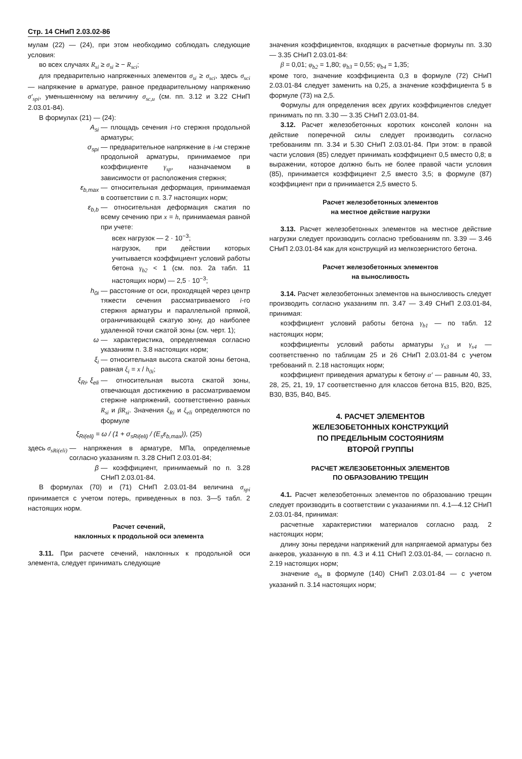Стр. 14 СНиП 2.03.02-86
мулам (22) — (24), при этом необходимо соблюдать следующие условия:
во всех случаях R<sub>si</sub> ≥ σ<sub>si</sub> ≥ − R<sub>sci</sub>;
для предварительно напряженных элементов σ<sub>si</sub> ≥ σ<sub>sci</sub>, здесь σ<sub>sci</sub> — напряжение в арматуре, равное предварительному напряжению σ′<sub>spi</sub>, уменьшенному на величину σ<sub>sc,u</sub> (см. пп. 3.12 и 3.22 СНиП 2.03.01-84).
В формулах (21) — (24):
A<sub>si</sub> — площадь сечения i-го стержня продольной арматуры;
σ<sub>spi</sub> — предварительное напряжение в i-м стержне продольной арматуры, принимаемое при коэффициенте γ<sub>sp</sub>, назначаемом в зависимости от расположения стержня;
ε<sub>b,max</sub> — относительная деформация, принимаемая в соответствии с п. 3.7 настоящих норм;
ε<sub>b,b</sub> — относительная деформация сжатия по всему сечению при x = h, принимаемая равной при учете:
всех нагрузок — 2 · 10<sup>−3</sup>;
нагрузок, при действии которых учитывается коэффициент условий работы бетона γ<sub>b2</sub> < 1 (см. поз. 2а табл. 11 настоящих норм) — 2,5 · 10<sup>−3</sup>;
h<sub>0i</sub> — расстояние от оси, проходящей через центр тяжести сечения рассматриваемого i-го стержня арматуры и параллельной прямой, ограничивающей сжатую зону, до наиболее удаленной точки сжатой зоны (см. черт. 1);
ω — характеристика, определяемая согласно указаниям п. 3.8 настоящих норм;
ξ<sub>i</sub> — относительная высота сжатой зоны бетона, равная ξ<sub>i</sub> = x / h<sub>0i</sub>;
ξ<sub>Ri</sub>, ξ<sub>eli</sub> — относительная высота сжатой зоны, отвечающая достижению в рассматриваемом стержне напряжений, соответственно равных R<sub>si</sub> и βR<sub>si</sub>. Значения ξ<sub>Ri</sub> и ξ<sub>eli</sub> определяются по формуле
ξ<sub>Ri(eli)</sub> = ω / (1 + σ<sub>sRi(eli)</sub> / (E<sub>s</sub>ε<sub>b,max</sub>)), (25)
здесь σ<sub>sRi(eli)</sub> — напряжения в арматуре, МПа, определяемые согласно указаниям п. 3.28 СНиП 2.03.01-84;
β — коэффициент, принимаемый по п. 3.28 СНиП 2.03.01-84.
В формулах (70) и (71) СНиП 2.03.01-84 величина σ<sub>spi</sub> принимается с учетом потерь, приведенных в поз. 3—5 табл. 2 настоящих норм.
Расчет сечений,
наклонных к продольной оси элемента
3.11. При расчете сечений, наклонных к продольной оси элемента, следует принимать следующие
значения коэффициентов, входящих в расчетные формулы пп. 3.30 — 3.35 СНиП 2.03.01-84:
β = 0,01; φ<sub>b2</sub> = 1,80; φ<sub>b3</sub> = 0,55; φ<sub>b4</sub> = 1,35;
кроме того, значение коэффициента 0,3 в формуле (72) СНиП 2.03.01-84 следует заменить на 0,25, а значение коэффициента 5 в формуле (73) на 2,5.
Формулы для определения всех других коэффициентов следует принимать по пп. 3.30 — 3.35 СНиП 2.03.01-84.
3.12. Расчет железобетонных коротких консолей колонн на действие поперечной силы следует производить согласно требованиям пп. 3.34 и 5.30 СНиП 2.03.01-84. При этом: в правой части условия (85) следует принимать коэффициент 0,5 вместо 0,8; в выражении, которое должно быть не более правой части условия (85), принимается коэффициент 2,5 вместо 3,5; в формуле (87) коэффициент при α принимается 2,5 вместо 5.
Расчет железобетонных элементов
на местное действие нагрузки
3.13. Расчет железобетонных элементов на местное действие нагрузки следует производить согласно требованиям пп. 3.39 — 3.46 СНиП 2.03.01-84 как для конструкций из мелкозернистого бетона.
Расчет железобетонных элементов
на выносливость
3.14. Расчет железобетонных элементов на выносливость следует производить согласно указаниям пп. 3.47 — 3.49 СНиП 2.03.01-84, принимая:
коэффициент условий работы бетона γ<sub>b1</sub> — по табл. 12 настоящих норм;
коэффициенты условий работы арматуры γ<sub>s3</sub> и γ<sub>s4</sub> — соответственно по таблицам 25 и 26 СНиП 2.03.01-84 с учетом требований п. 2.18 настоящих норм;
коэффициент приведения арматуры к бетону α′ — равным 40, 33, 28, 25, 21, 19, 17 соответственно для классов бетона В15, В20, В25, В30, В35, В40, В45.
4. РАСЧЕТ ЭЛЕМЕНТОВ
ЖЕЛЕЗОБЕТОННЫХ КОНСТРУКЦИЙ
ПО ПРЕДЕЛЬНЫМ СОСТОЯНИЯМ
ВТОРОЙ ГРУППЫ
РАСЧЕТ ЖЕЛЕЗОБЕТОННЫХ ЭЛЕМЕНТОВ
ПО ОБРАЗОВАНИЮ ТРЕЩИН
4.1. Расчет железобетонных элементов по образованию трещин следует производить в соответствии с указаниями пп. 4.1—4.12 СНиП 2.03.01-84, принимая:
расчетные характеристики материалов согласно разд. 2 настоящих норм;
длину зоны передачи напряжений для напрягаемой арматуры без анкеров, указанную в пп. 4.3 и 4.11 СНиП 2.03.01-84, — согласно п. 2.19 настоящих норм;
значение σ<sub>bt</sub> в формуле (140) СНиП 2.03.01-84 — с учетом указаний п. 3.14 настоящих норм;